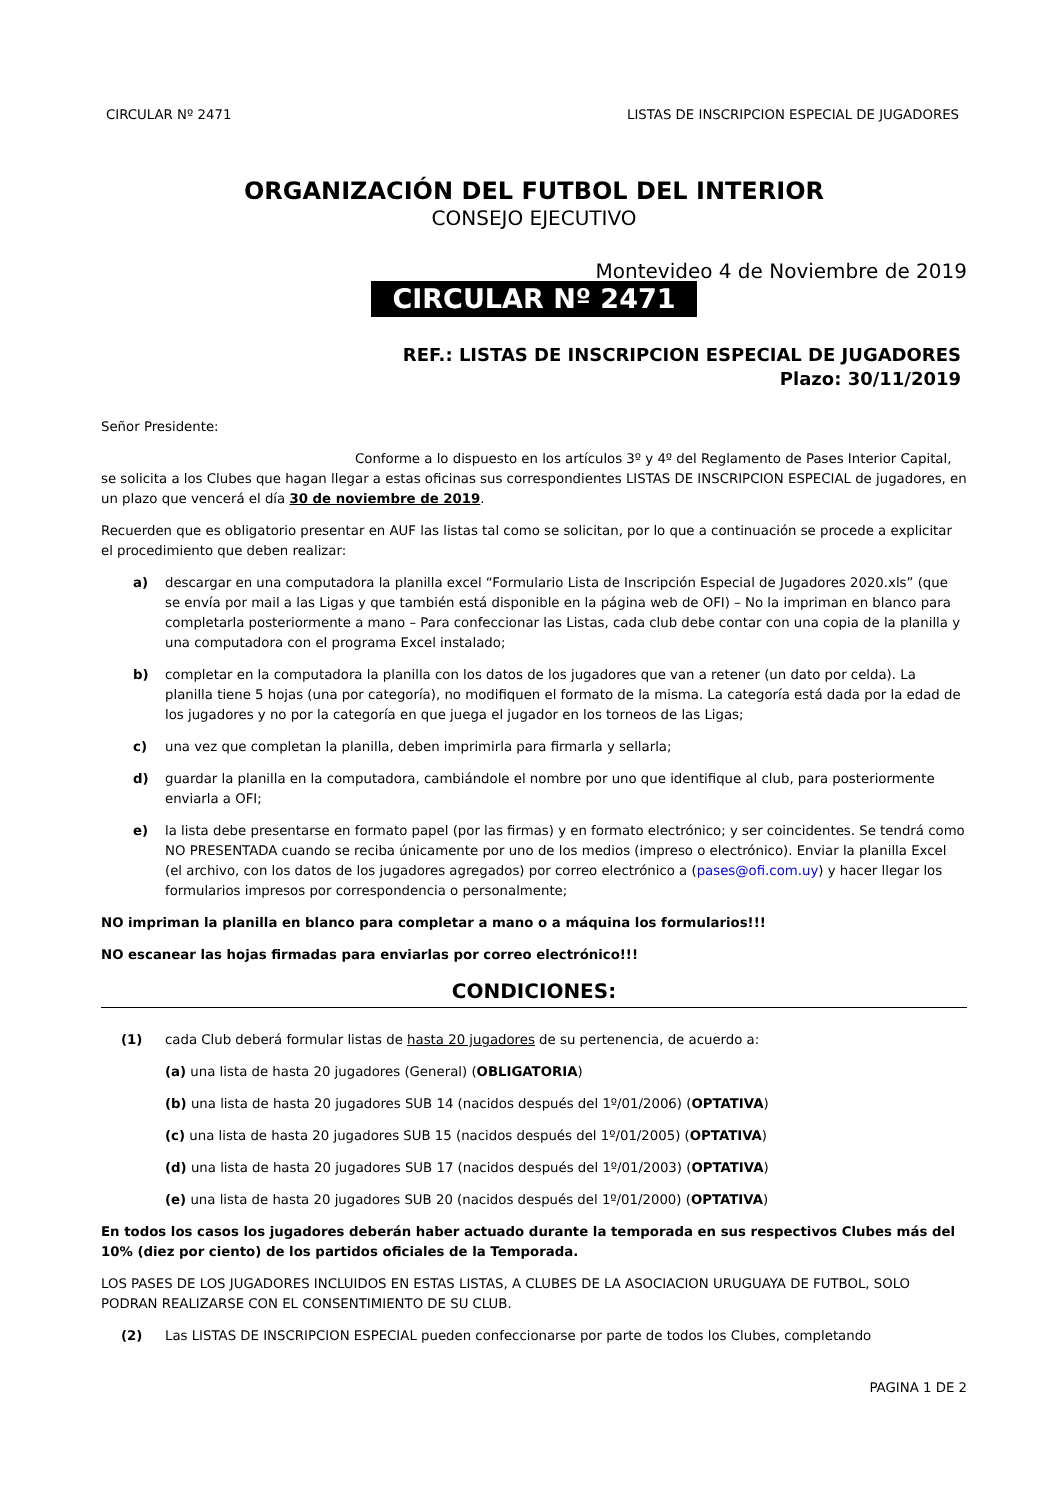CIRCULAR Nº 2471 LISTAS DE INSCRIPCION ESPECIAL DE JUGADORES
ORGANIZACIÓN DEL FUTBOL DEL INTERIOR
CONSEJO EJECUTIVO
Montevideo 4 de Noviembre de 2019
CIRCULAR Nº 2471
REF.: LISTAS DE INSCRIPCION ESPECIAL DE JUGADORES
Plazo: 30/11/2019
Señor Presidente:
Conforme a lo dispuesto en los artículos 3º y 4º del Reglamento de Pases Interior Capital, se solicita a los Clubes que hagan llegar a estas oficinas sus correspondientes LISTAS DE INSCRIPCION ESPECIAL de jugadores, en un plazo que vencerá el día 30 de noviembre de 2019.
Recuerden que es obligatorio presentar en AUF las listas tal como se solicitan, por lo que a continuación se procede a explicitar el procedimiento que deben realizar:
a) descargar en una computadora la planilla excel “Formulario Lista de Inscripción Especial de Jugadores 2020.xls” (que se envía por mail a las Ligas y que también está disponible en la página web de OFI) – No la impriman en blanco para completarla posteriormente a mano – Para confeccionar las Listas, cada club debe contar con una copia de la planilla y una computadora con el programa Excel instalado;
b) completar en la computadora la planilla con los datos de los jugadores que van a retener (un dato por celda). La planilla tiene 5 hojas (una por categoría), no modifiquen el formato de la misma. La categoría está dada por la edad de los jugadores y no por la categoría en que juega el jugador en los torneos de las Ligas;
c) una vez que completan la planilla, deben imprimirla para firmarla y sellarla;
d) guardar la planilla en la computadora, cambiándole el nombre por uno que identifique al club, para posteriormente enviarla a OFI;
e) la lista debe presentarse en formato papel (por las firmas) y en formato electrónico; y ser coincidentes. Se tendrá como NO PRESENTADA cuando se reciba únicamente por uno de los medios (impreso o electrónico). Enviar la planilla Excel (el archivo, con los datos de los jugadores agregados) por correo electrónico a (pases@ofi.com.uy) y hacer llegar los formularios impresos por correspondencia o personalmente;
NO impriman la planilla en blanco para completar a mano o a máquina los formularios!!!
NO escanear las hojas firmadas para enviarlas por correo electrónico!!!
CONDICIONES:
(1) cada Club deberá formular listas de hasta 20 jugadores de su pertenencia, de acuerdo a:
(a) una lista de hasta 20 jugadores (General) (OBLIGATORIA)
(b) una lista de hasta 20 jugadores SUB 14 (nacidos después del 1º/01/2006) (OPTATIVA)
(c) una lista de hasta 20 jugadores SUB 15 (nacidos después del 1º/01/2005) (OPTATIVA)
(d) una lista de hasta 20 jugadores SUB 17 (nacidos después del 1º/01/2003) (OPTATIVA)
(e) una lista de hasta 20 jugadores SUB 20 (nacidos después del 1º/01/2000) (OPTATIVA)
En todos los casos los jugadores deberán haber actuado durante la temporada en sus respectivos Clubes más del 10% (diez por ciento) de los partidos oficiales de la Temporada.
LOS PASES DE LOS JUGADORES INCLUIDOS EN ESTAS LISTAS, A CLUBES DE LA ASOCIACION URUGUAYA DE FUTBOL, SOLO PODRAN REALIZARSE CON EL CONSENTIMIENTO DE SU CLUB.
(2) Las LISTAS DE INSCRIPCION ESPECIAL pueden confeccionarse por parte de todos los Clubes, completando
PAGINA 1 DE 2